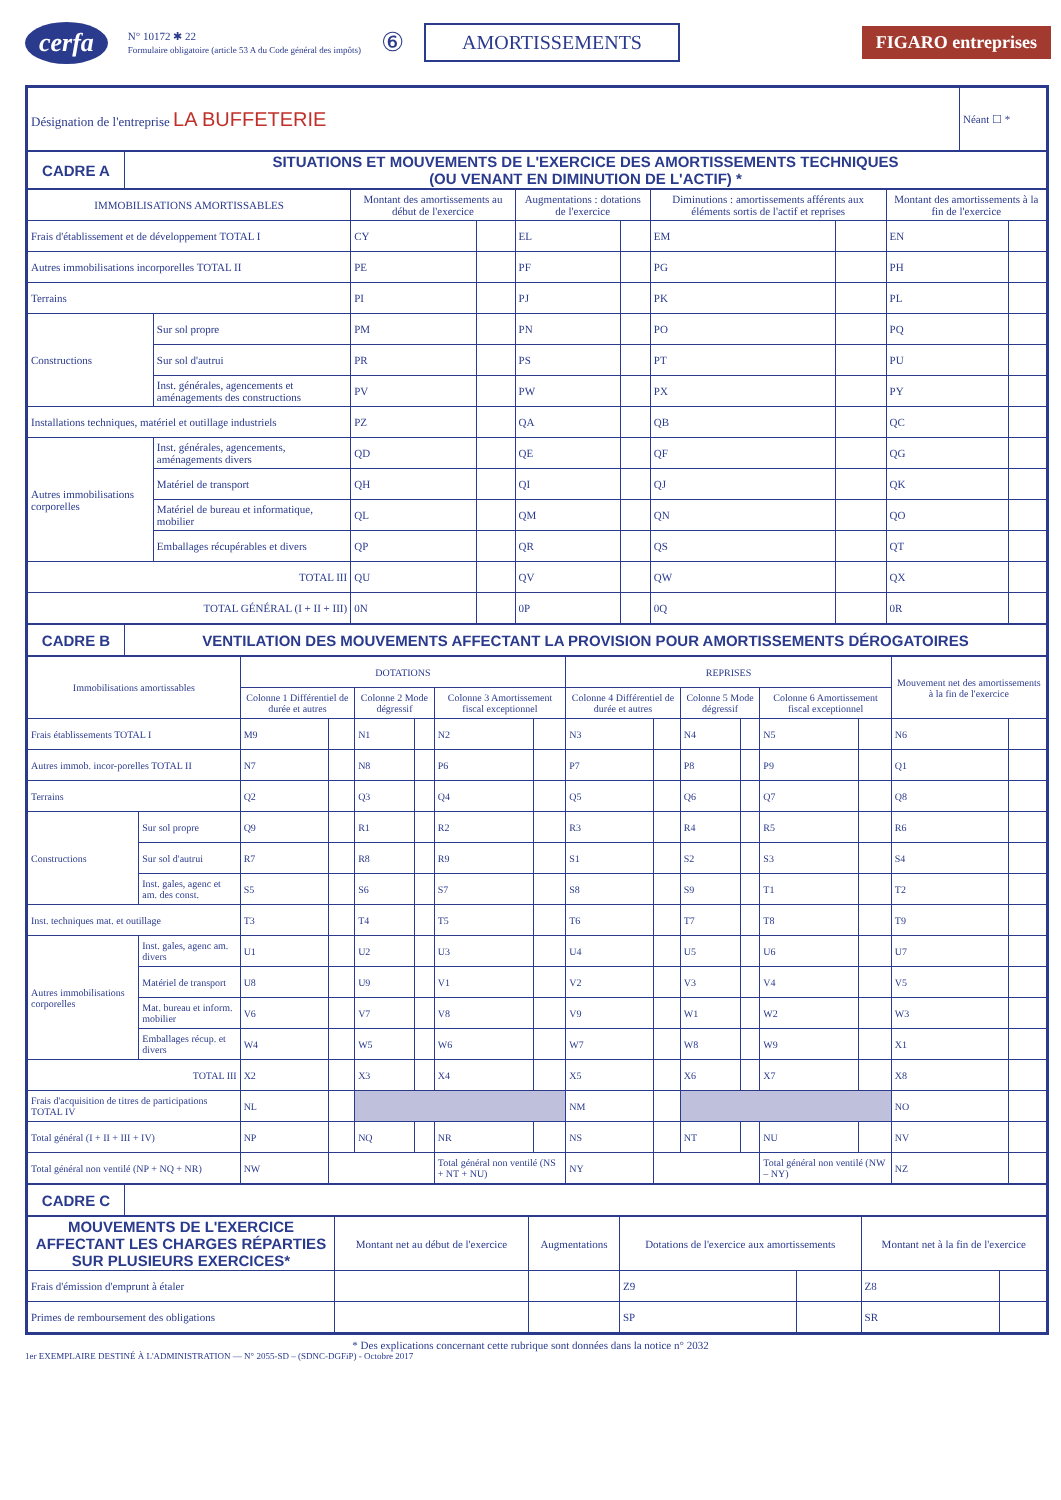cerfa
N° 10172 ✱ 22
Formulaire obligatoire (article 53 A du Code général des impôts)
⑥ AMORTISSEMENTS FIGARO entreprises
| Désignation de l'entreprise LA BUFFETERIE | Néant ☐ * |
| CADRE A | SITUATIONS ET MOUVEMENTS DE L'EXERCICE DES AMORTISSEMENTS TECHNIQUES (OU VENANT EN DIMINUTION DE L'ACTIF) * |
| IMMOBILISATIONS AMORTISSABLES | | Montant des amortissements au début de l'exercice | | Augmentations : dotations de l'exercice | | Diminutions : amortissements afférents aux éléments sortis de l'actif et reprises | | Montant des amortissements à la fin de l'exercice | |
| --- | --- | --- | --- | --- | --- | --- | --- | --- | --- |
| Frais d'établissement et de développement TOTAL I | | CY | | EL | | EM | | EN | |
| Autres immobilisations incorporelles TOTAL II | | PE | | PF | | PG | | PH | |
| Terrains | | PI | | PJ | | PK | | PL | |
| Constructions | Sur sol propre | PM | | PN | | PO | | PQ | |
| | Sur sol d'autrui | PR | | PS | | PT | | PU | |
| | Inst. générales, agencements et aménagements des constructions | PV | | PW | | PX | | PY | |
| Installations techniques, matériel et outillage industriels | | PZ | | QA | | QB | | QC | |
| Autres immobilisations corporelles | Inst. générales, agencements, aménagements divers | QD | | QE | | QF | | QG | |
| | Matériel de transport | QH | | QI | | QJ | | QK | |
| | Matériel de bureau et informatique, mobilier | QL | | QM | | QN | | QO | |
| | Emballages récupérables et divers | QP | | QR | | QS | | QT | |
| TOTAL III | | QU | | QV | | QW | | QX | |
| TOTAL GÉNÉRAL (I + II + III) | | 0N | | 0P | | 0Q | | 0R | |
| CADRE B | VENTILATION DES MOUVEMENTS AFFECTANT LA PROVISION POUR AMORTISSEMENTS DÉROGATOIRES |
| Immobilisations amortissables | | DOTATIONS | | | | | | REPRISES | | | | | | Mouvement net des amortissements à la fin de l'exercice | |
| --- | --- | --- | --- | --- | --- | --- | --- | --- | --- | --- | --- | --- | --- | --- | --- |
| | | Colonne 1 Différentiel de durée et autres | | Colonne 2 Mode dégressif | | Colonne 3 Amortissement fiscal exceptionnel | | Colonne 4 Différentiel de durée et autres | | Colonne 5 Mode dégressif | | Colonne 6 Amortissement fiscal exceptionnel | | | |
| Frais établissements TOTAL I | | M9 | | N1 | | N2 | | N3 | | N4 | | N5 | | N6 | |
| Autres immob. incor-porelles TOTAL II | | N7 | | N8 | | P6 | | P7 | | P8 | | P9 | | Q1 | |
| Terrains | | Q2 | | Q3 | | Q4 | | Q5 | | Q6 | | Q7 | | Q8 | |
| Constructions | Sur sol propre | Q9 | | R1 | | R2 | | R3 | | R4 | | R5 | | R6 | |
| | Sur sol d'autrui | R7 | | R8 | | R9 | | S1 | | S2 | | S3 | | S4 | |
| | Inst. gales, agenc et am. des const. | S5 | | S6 | | S7 | | S8 | | S9 | | T1 | | T2 | |
| Inst. techniques mat. et outillage | | T3 | | T4 | | T5 | | T6 | | T7 | | T8 | | T9 | |
| Autres immobilisations corporelles | Inst. gales, agenc am. divers | U1 | | U2 | | U3 | | U4 | | U5 | | U6 | | U7 | |
| | Matériel de transport | U8 | | U9 | | V1 | | V2 | | V3 | | V4 | | V5 | |
| | Mat. bureau et inform. mobilier | V6 | | V7 | | V8 | | V9 | | W1 | | W2 | | W3 | |
| | Emballages récup. et divers | W4 | | W5 | | W6 | | W7 | | W8 | | W9 | | X1 | |
| TOTAL III | | X2 | | X3 | | X4 | | X5 | | X6 | | X7 | | X8 | |
| Frais d'acquisition de titres de participations TOTAL IV | | NL | | | | | | NM | | | | | | NO | |
| Total général (I + II + III + IV) | | NP | | NQ | | NR | | NS | | NT | | NU | | NV | |
| Total général non ventilé (NP + NQ + NR) | | NW | | | | Total général non ventilé (NS + NT + NU) | | NY | | | | Total général non ventilé (NW – NY) | | NZ | |
| CADRE C | |
| MOUVEMENTS DE L'EXERCICE AFFECTANT LES CHARGES RÉPARTIES SUR PLUSIEURS EXERCICES* | Montant net au début de l'exercice | Augmentations | Dotations de l'exercice aux amortissements | | Montant net à la fin de l'exercice | |
| --- | --- | --- | --- | --- | --- | --- |
| Frais d'émission d'emprunt à étaler | | | Z9 | | Z8 | |
| Primes de remboursement des obligations | | | SP | | SR | |
* Des explications concernant cette rubrique sont données dans la notice n° 2032
1er EXEMPLAIRE DESTINÉ À L'ADMINISTRATION — N° 2055-SD – (SDNC-DGFiP) - Octobre 2017